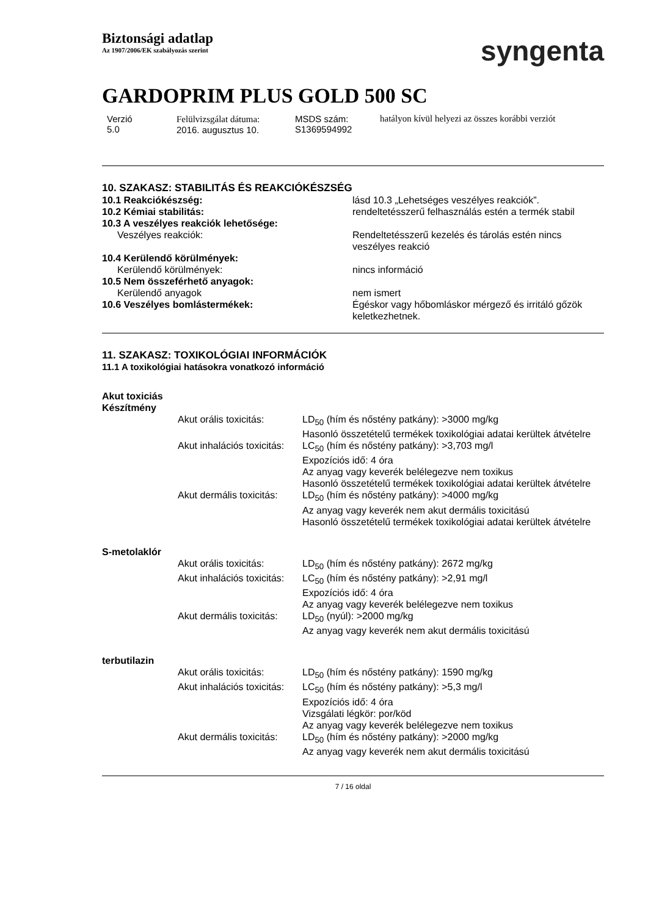Biztonsági adatlap
Az 1907/2006/EK szabályozás szerint
syngenta
GARDOPRIM PLUS GOLD 500 SC
Verzió
5.0
Felülvizsgálat dátuma:
2016. augusztus 10.
MSDS szám:
S1369594992
hatályon kívül helyezi az összes korábbi verziót
10. SZAKASZ: STABILITÁS ÉS REAKCIÓKÉSZSÉG
| 10.1 Reakciókészség: | lásd 10.3 „Lehetséges veszélyes reakciók”. |
| 10.2 Kémiai stabilitás: | rendeltetésszerű felhasználás estén a termék stabil |
| 10.3 A veszélyes reakciók lehetősége: | |
| Veszélyes reakciók: | Rendeltetésszerű kezelés és tárolás estén nincs veszélyes reakció |
| 10.4 Kerülendő körülmények: | |
| Kerülendő körülmények: | nincs információ |
| 10.5 Nem összeférhető anyagok: | |
| Kerülendő anyagok | nem ismert |
| 10.6 Veszélyes bomlástermékek: | Égéskor vagy hőbomláskor mérgező és irritáló gőzök keletkezhetnek. |
11. SZAKASZ: TOXIKOLÓGIAI INFORMÁCIÓK
11.1 A toxikológiai hatásokra vonatkozó információ
| Akut toxiciás Készítmény | | |
| | Akut orális toxicitás: | LD<sub>50</sub> (hím és nőstény patkány): >3000 mg/kg Hasonló összetételű termékek toxikológiai adatai kerültek átvételre |
| | Akut inhalációs toxicitás: | LC<sub>50</sub> (hím és nőstény patkány): >3,703 mg/l Expozíciós idő: 4 óra Az anyag vagy keverék belélegezve nem toxikus Hasonló összetételű termékek toxikológiai adatai kerültek átvételre |
| | Akut dermális toxicitás: | LD<sub>50</sub> (hím és nőstény patkány): >4000 mg/kg Az anyag vagy keverék nem akut dermális toxicitású Hasonló összetételű termékek toxikológiai adatai kerültek átvételre |
| S-metolaklór | | |
| | Akut orális toxicitás: | LD<sub>50</sub> (hím és nőstény patkány): 2672 mg/kg |
| | Akut inhalációs toxicitás: | LC<sub>50</sub> (hím és nőstény patkány): >2,91 mg/l Expozíciós idő: 4 óra Az anyag vagy keverék belélegezve nem toxikus |
| | Akut dermális toxicitás: | LD<sub>50</sub> (nyúl): >2000 mg/kg Az anyag vagy keverék nem akut dermális toxicitású |
| terbutilazin | | |
| | Akut orális toxicitás: | LD<sub>50</sub> (hím és nőstény patkány): 1590 mg/kg |
| | Akut inhalációs toxicitás: | LC<sub>50</sub> (hím és nőstény patkány): >5,3 mg/l Expozíciós idő: 4 óra Vizsgálati légkör: por/köd Az anyag vagy keverék belélegezve nem toxikus |
| | Akut dermális toxicitás: | LD<sub>50</sub> (hím és nőstény patkány): >2000 mg/kg Az anyag vagy keverék nem akut dermális toxicitású |
7 / 16 oldal